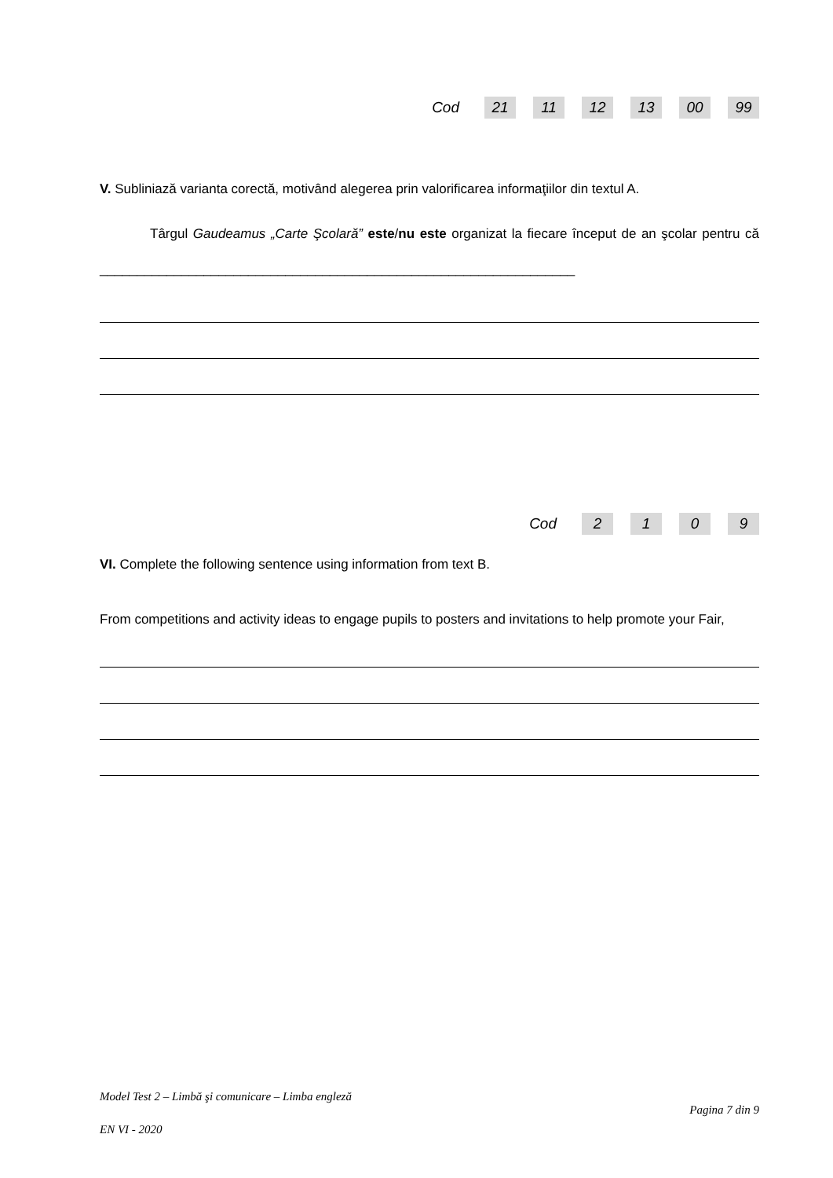Cod 21 11 12 13 00 99
V. Subliniază varianta corectă, motivând alegerea prin valorificarea informaţiilor din textul A.
Târgul Gaudeamus „Carte Şcolară” este/nu este organizat la fiecare început de an şcolar pentru că ________________________________________________________________
Cod 2109
VI. Complete the following sentence using information from text B.
From competitions and activity ideas to engage pupils to posters and invitations to help promote your Fair,
Model Test 2 – Limbă şi comunicare – Limba engleză
Pagina 7 din 9
EN VI - 2020